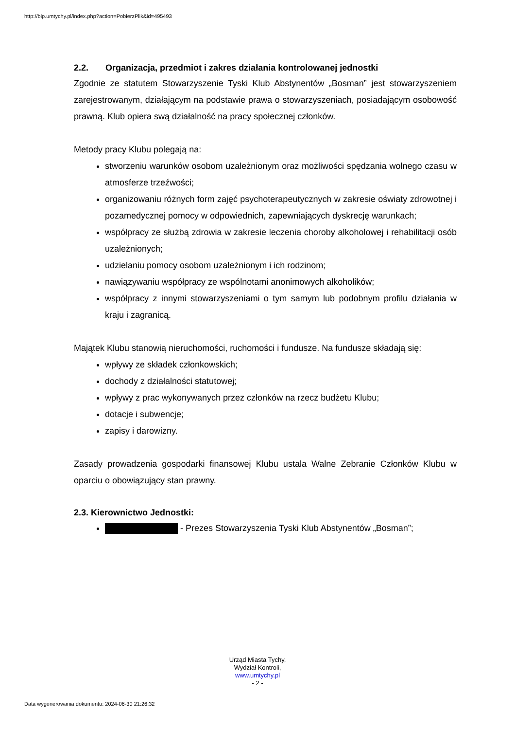http://bip.umtychy.pl/index.php?action=PobierzPlik&id=495493
2.2. Organizacja, przedmiot i zakres działania kontrolowanej jednostki
Zgodnie ze statutem Stowarzyszenie Tyski Klub Abstynentów „Bosman” jest stowarzyszeniem zarejestrowanym, działającym na podstawie prawa o stowarzyszeniach, posiadającym osobowość prawną. Klub opiera swą działalność na pracy społecznej członków.
Metody pracy Klubu polegają na:
stworzeniu warunków osobom uzależnionym oraz możliwości spędzania wolnego czasu w atmosferze trzeźwości;
organizowaniu różnych form zajęć psychoterapeutycznych w zakresie oświaty zdrowotnej i pozamedycznej pomocy w odpowiednich, zapewniających dyskrecję warunkach;
współpracy ze służbą zdrowia w zakresie leczenia choroby alkoholowej i rehabilitacji osób uzależnionych;
udzielaniu pomocy osobom uzależnionym i ich rodzinom;
nawiązywaniu współpracy ze wspólnotami anonimowych alkoholików;
współpracy z innymi stowarzyszeniami o tym samym lub podobnym profilu działania w kraju i zagranicą.
Majątek Klubu stanowią nieruchomości, ruchomości i fundusze. Na fundusze składają się:
wpływy ze składek członkowskich;
dochody z działalności statutowej;
wpływy z prac wykonywanych przez członków na rzecz budżetu Klubu;
dotacje i subwencje;
zapisy i darowizny.
Zasady prowadzenia gospodarki finansowej Klubu ustala Walne Zebranie Członków Klubu w oparciu o obowiązujący stan prawny.
2.3. Kierownictwo Jednostki:
- Prezes Stowarzyszenia Tyski Klub Abstynentów „Bosman”;
Urząd Miasta Tychy,
Wydział Kontroli,
www.umtychy.pl
- 2 -
Data wygenerowania dokumentu: 2024-06-30 21:26:32